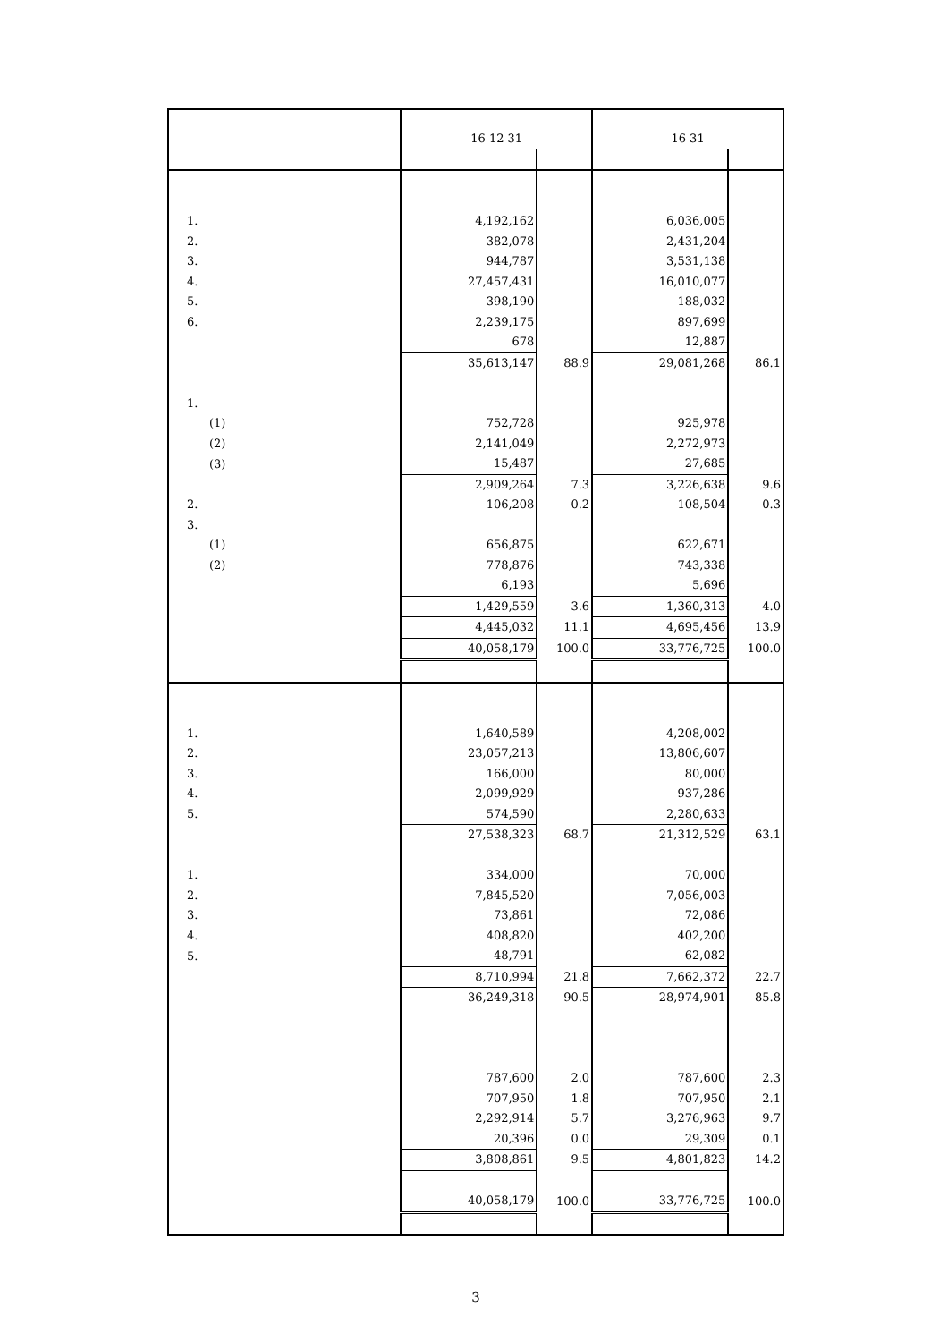| | 16 12 31 | | 16 31 | |
| 1. | 4,192,162 | | 6,036,005 | |
| 2. | 382,078 | | 2,431,204 | |
| 3. | 944,787 | | 3,531,138 | |
| 4. | 27,457,431 | | 16,010,077 | |
| 5. | 398,190 | | 188,032 | |
| 6. | 2,239,175 | | 897,699 | |
| | 678 | | 12,887 | |
| | 35,613,147 | 88.9 | 29,081,268 | 86.1 |
| 1. | | | | |
| (1) | 752,728 | | 925,978 | |
| (2) | 2,141,049 | | 2,272,973 | |
| (3) | 15,487 | | 27,685 | |
| | 2,909,264 | 7.3 | 3,226,638 | 9.6 |
| 2. | 106,208 | 0.2 | 108,504 | 0.3 |
| 3. | | | | |
| (1) | 656,875 | | 622,671 | |
| (2) | 778,876 | | 743,338 | |
| | 6,193 | | 5,696 | |
| | 1,429,559 | 3.6 | 1,360,313 | 4.0 |
| | 4,445,032 | 11.1 | 4,695,456 | 13.9 |
| | 40,058,179 | 100.0 | 33,776,725 | 100.0 |
| 1. | 1,640,589 | | 4,208,002 | |
| 2. | 23,057,213 | | 13,806,607 | |
| 3. | 166,000 | | 80,000 | |
| 4. | 2,099,929 | | 937,286 | |
| 5. | 574,590 | | 2,280,633 | |
| | 27,538,323 | 68.7 | 21,312,529 | 63.1 |
| 1. | 334,000 | | 70,000 | |
| 2. | 7,845,520 | | 7,056,003 | |
| 3. | 73,861 | | 72,086 | |
| 4. | 408,820 | | 402,200 | |
| 5. | 48,791 | | 62,082 | |
| | 8,710,994 | 21.8 | 7,662,372 | 22.7 |
| | 36,249,318 | 90.5 | 28,974,901 | 85.8 |
| | 787,600 | 2.0 | 787,600 | 2.3 |
| | 707,950 | 1.8 | 707,950 | 2.1 |
| | 2,292,914 | 5.7 | 3,276,963 | 9.7 |
| | 20,396 | 0.0 | 29,309 | 0.1 |
| | 3,808,861 | 9.5 | 4,801,823 | 14.2 |
| | 40,058,179 | 100.0 | 33,776,725 | 100.0 |
3